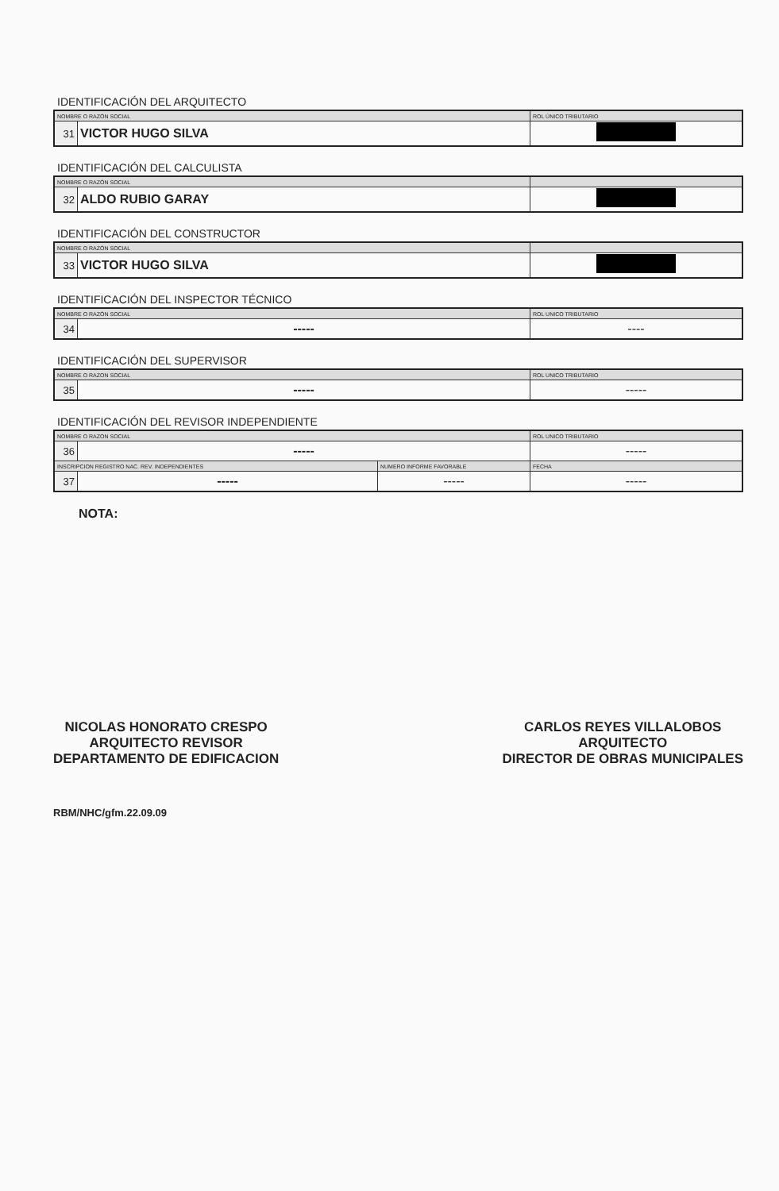IDENTIFICACIÓN DEL ARQUITECTO
| NOMBRE O RAZÓN SOCIAL | | ROL ÚNICO TRIBUTARIO |
| 31 | VICTOR HUGO SILVA | |
IDENTIFICACIÓN DEL CALCULISTA
| NOMBRE O RAZÓN SOCIAL | | |
| 32 | ALDO RUBIO GARAY | |
IDENTIFICACIÓN DEL CONSTRUCTOR
| NOMBRE O RAZÓN SOCIAL | | |
| 33 | VICTOR HUGO SILVA | |
IDENTIFICACIÓN DEL INSPECTOR TÉCNICO
| NOMBRE O RAZÓN SOCIAL | | ROL UNICO TRIBUTARIO |
| 34 | ----- | ---- |
IDENTIFICACIÓN DEL SUPERVISOR
| NOMBRE O RAZON SOCIAL | | ROL UNICO TRIBUTARIO |
| 35 | ----- | ----- |
IDENTIFICACIÓN DEL REVISOR INDEPENDIENTE
| NOMBRE O RAZON SOCIAL | | | ROL UNICO TRIBUTARIO |
| 36 | ----- | | ----- |
| INSCRIPCION REGISTRO NAC. REV. INDEPENDIENTES | | NUMERO INFORME FAVORABLE | FECHA |
| 37 | ----- | ----- | ----- |
NOTA:
NICOLAS HONORATO CRESPO
ARQUITECTO REVISOR
DEPARTAMENTO DE EDIFICACION
CARLOS REYES VILLALOBOS
ARQUITECTO
DIRECTOR DE OBRAS MUNICIPALES
RBM/NHC/gfm.22.09.09